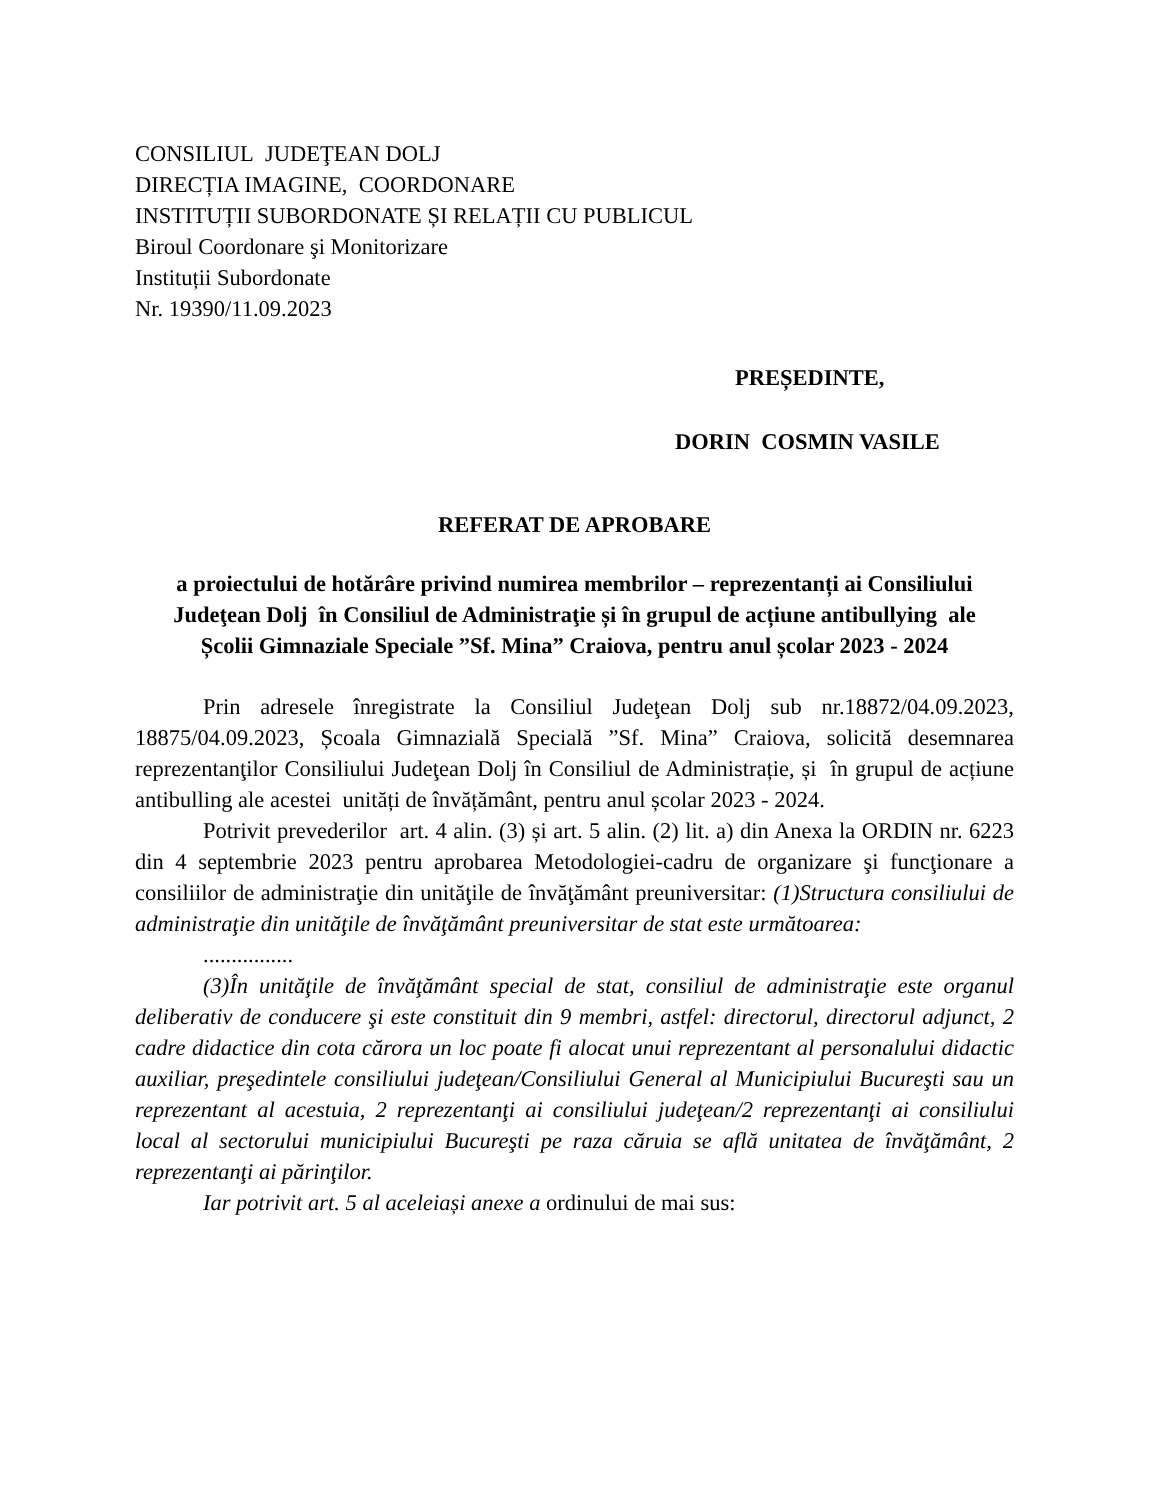CONSILIUL JUDEŢEAN DOLJ
DIRECȚIA IMAGINE, COORDONARE
INSTITUȚII SUBORDONATE ȘI RELAȚII CU PUBLICUL
Biroul Coordonare şi Monitorizare
Instituții Subordonate
Nr. 19390/11.09.2023
PREȘEDINTE,
DORIN COSMIN VASILE
REFERAT DE APROBARE
a proiectului de hotărâre privind numirea membrilor – reprezentanți ai Consiliului Judeţean Dolj în Consiliul de Administraţie și în grupul de acțiune antibullying ale Școlii Gimnaziale Speciale ”Sf. Mina” Craiova, pentru anul școlar 2023 - 2024
Prin adresele înregistrate la Consiliul Judeţean Dolj sub nr.18872/04.09.2023, 18875/04.09.2023, Școala Gimnazială Specială ”Sf. Mina” Craiova, solicită desemnarea reprezentanţilor Consiliului Judeţean Dolj în Consiliul de Administrație, și în grupul de acțiune antibulling ale acestei unități de învățământ, pentru anul școlar 2023 - 2024.
Potrivit prevederilor art. 4 alin. (3) și art. 5 alin. (2) lit. a) din Anexa la ORDIN nr. 6223 din 4 septembrie 2023 pentru aprobarea Metodologiei-cadru de organizare şi funcţionare a consiliilor de administraţie din unităţile de învăţământ preuniversitar: (1)Structura consiliului de administraţie din unităţile de învăţământ preuniversitar de stat este următoarea:
................
(3)În unităţile de învăţământ special de stat, consiliul de administraţie este organul deliberativ de conducere şi este constituit din 9 membri, astfel: directorul, directorul adjunct, 2 cadre didactice din cota cărora un loc poate fi alocat unui reprezentant al personalului didactic auxiliar, preşedintele consiliului judeţean/Consiliului General al Municipiului Bucureşti sau un reprezentant al acestuia, 2 reprezentanţi ai consiliului judeţean/2 reprezentanţi ai consiliului local al sectorului municipiului Bucureşti pe raza căruia se află unitatea de învăţământ, 2 reprezentanţi ai părinţilor.
Iar potrivit art. 5 al aceleiași anexe a ordinului de mai sus: